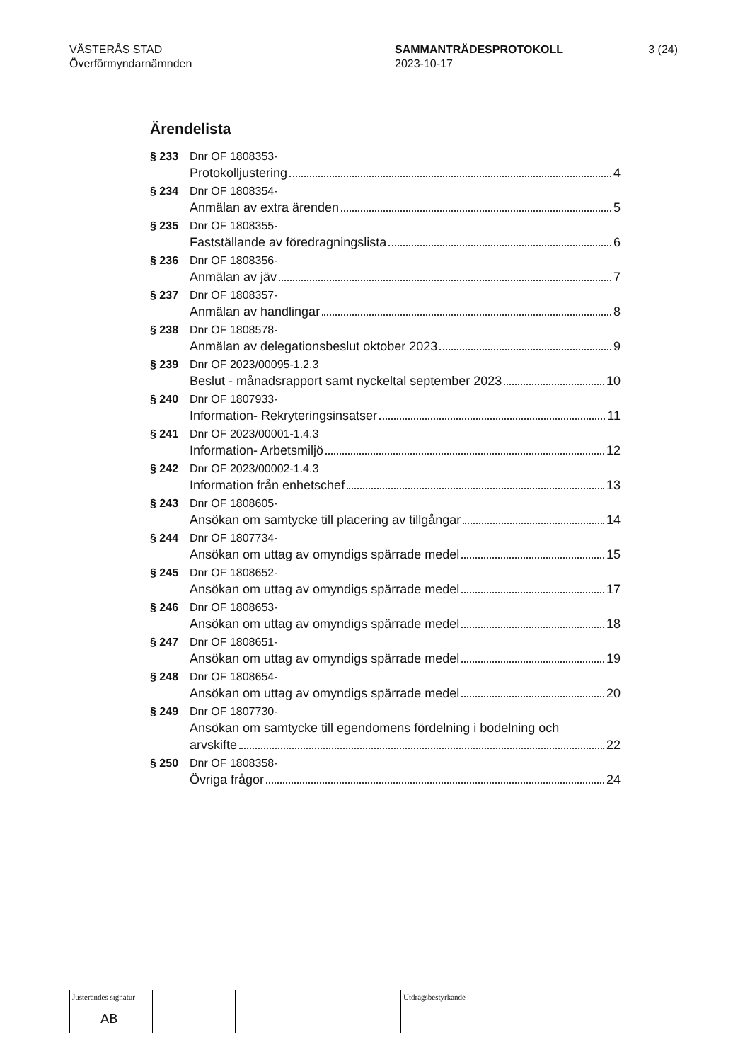VÄSTERÅS STAD
Överförmyndarnämnden
SAMMANTRÄDESPROTOKOLL
2023-10-17
3 (24)
Ärendelista
§ 233 Dnr OF 1808353-
Protokolljustering 4
§ 234 Dnr OF 1808354-
Anmälan av extra ärenden 5
§ 235 Dnr OF 1808355-
Fastställande av föredragningslista 6
§ 236 Dnr OF 1808356-
Anmälan av jäv 7
§ 237 Dnr OF 1808357-
Anmälan av handlingar 8
§ 238 Dnr OF 1808578-
Anmälan av delegationsbeslut oktober 2023 9
§ 239 Dnr OF 2023/00095-1.2.3
Beslut - månadsrapport samt nyckeltal september 2023 10
§ 240 Dnr OF 1807933-
Information- Rekryteringsinsatser 11
§ 241 Dnr OF 2023/00001-1.4.3
Information- Arbetsmiljö 12
§ 242 Dnr OF 2023/00002-1.4.3
Information från enhetschef 13
§ 243 Dnr OF 1808605-
Ansökan om samtycke till placering av tillgångar 14
§ 244 Dnr OF 1807734-
Ansökan om uttag av omyndigs spärrade medel 15
§ 245 Dnr OF 1808652-
Ansökan om uttag av omyndigs spärrade medel 17
§ 246 Dnr OF 1808653-
Ansökan om uttag av omyndigs spärrade medel 18
§ 247 Dnr OF 1808651-
Ansökan om uttag av omyndigs spärrade medel 19
§ 248 Dnr OF 1808654-
Ansökan om uttag av omyndigs spärrade medel 20
§ 249 Dnr OF 1807730-
Ansökan om samtycke till egendomens fördelning i bodelning och
arvskifte 22
§ 250 Dnr OF 1808358-
Övriga frågor 24
Justerandes signatur
AB
Utdragsbestyrkande